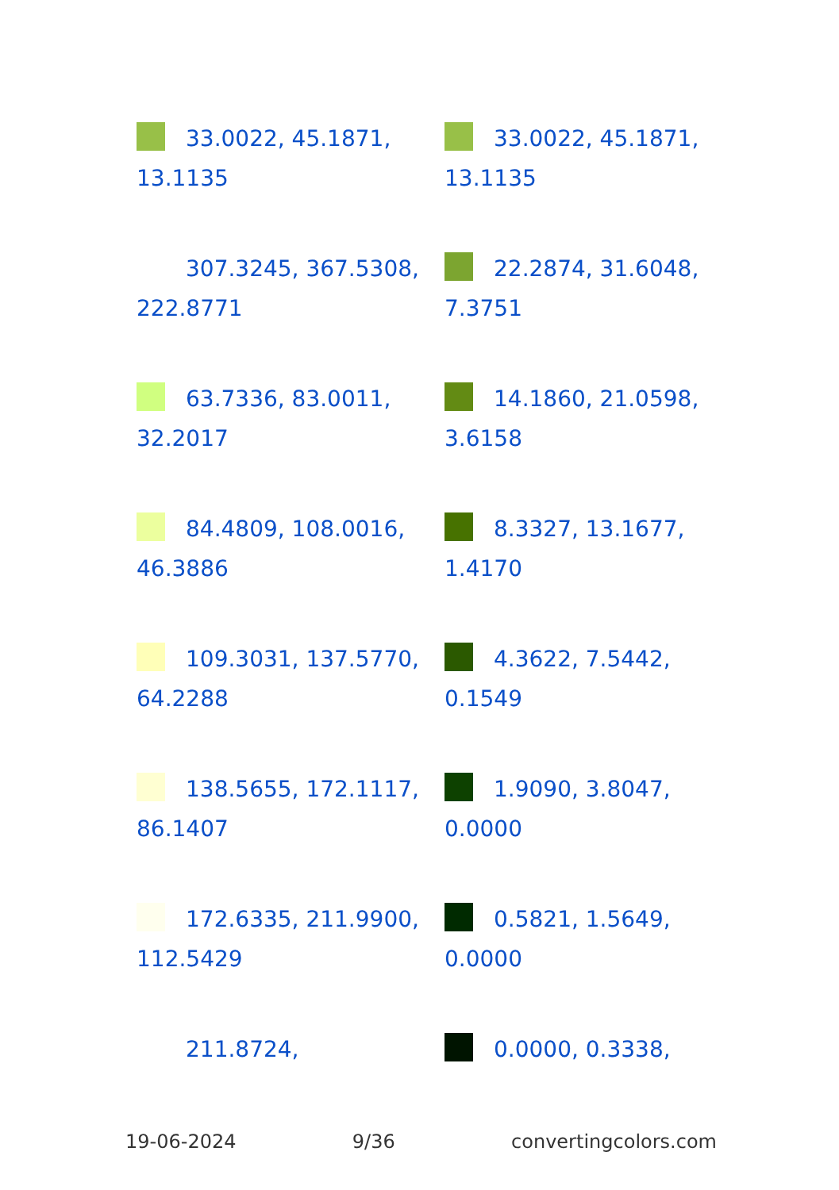33.0022, 45.1871, 13.1135
33.0022, 45.1871, 13.1135
307.3245, 367.5308, 222.8771
22.2874, 31.6048, 7.3751
63.7336, 83.0011, 32.2017
14.1860, 21.0598, 3.6158
84.4809, 108.0016, 46.3886
8.3327, 13.1677, 1.4170
109.3031, 137.5770, 64.2288
4.3622, 7.5442, 0.1549
138.5655, 172.1117, 86.1407
1.9090, 3.8047, 0.0000
172.6335, 211.9900, 112.5429
0.5821, 1.5649, 0.0000
211.8724,
0.0000, 0.3338,
19-06-2024 9/36 convertingcolors.com